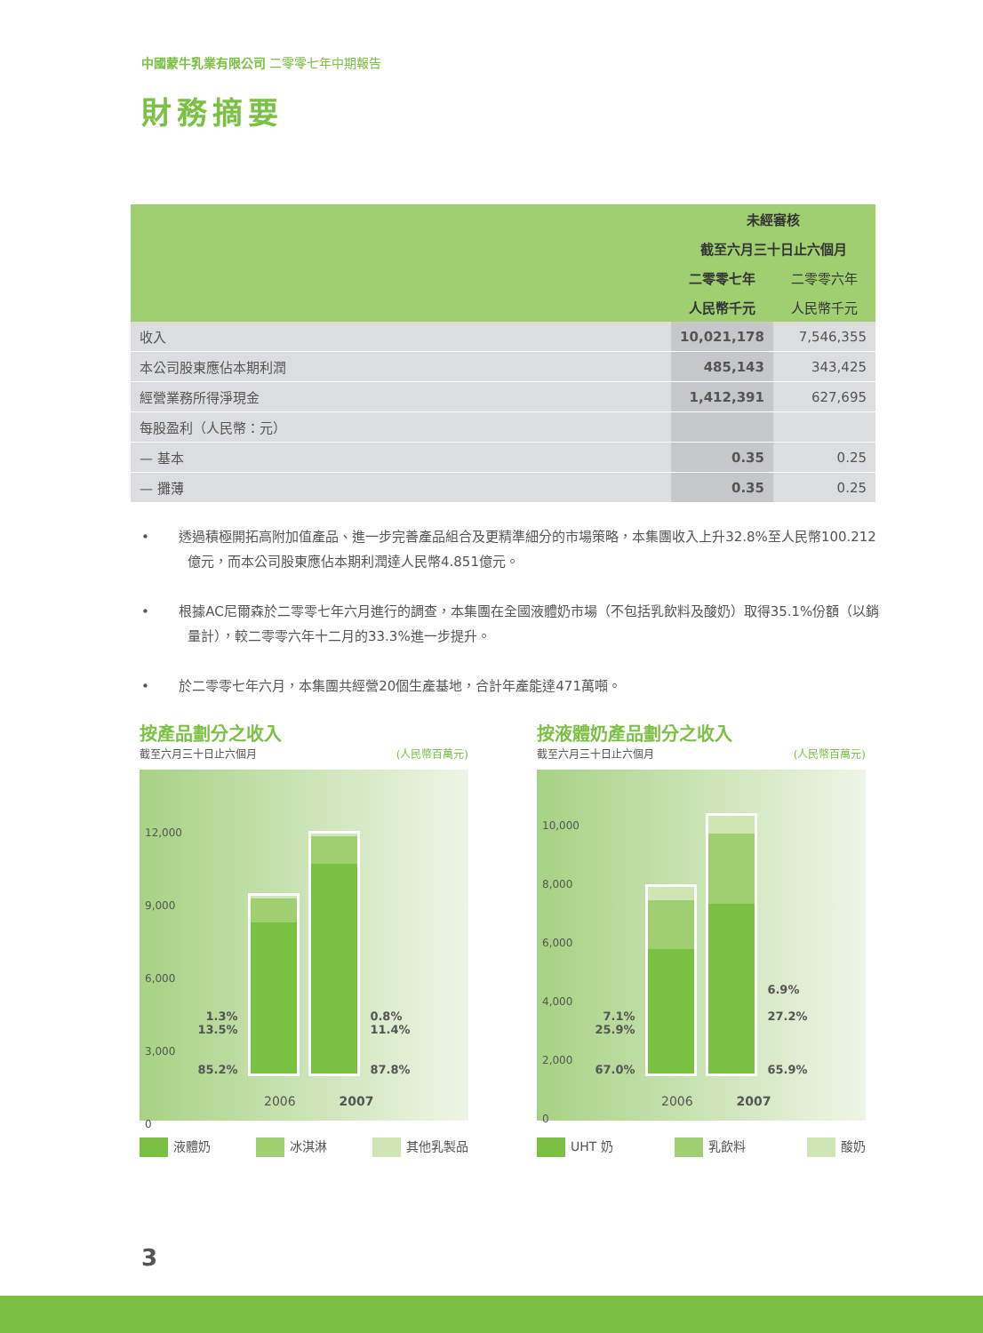中國蒙牛乳業有限公司 二零零七年中期報告
財務摘要
| | 未經審核 | |
| --- | --- | --- |
| | 截至六月三十日止六個月 | |
| | 二零零七年 | 二零零六年 |
| | 人民幣千元 | 人民幣千元 |
| 收入 | 10,021,178 | 7,546,355 |
| 本公司股東應佔本期利潤 | 485,143 | 343,425 |
| 經營業務所得淨現金 | 1,412,391 | 627,695 |
| 每股盈利（人民幣：元） | | |
| — 基本 | 0.35 | 0.25 |
| — 攤薄 | 0.35 | 0.25 |
• 透過積極開拓高附加值產品、進一步完善產品組合及更精準細分的市場策略，本集團收入上升32.8%至人民幣100.212億元，而本公司股東應佔本期利潤達人民幣4.851億元。
• 根據AC尼爾森於二零零七年六月進行的調查，本集團在全國液體奶市場（不包括乳飲料及酸奶）取得35.1%份額（以銷量計），較二零零六年十二月的33.3%進一步提升。
• 於二零零七年六月，本集團共經營20個生產基地，合計年產能達471萬噸。
按產品劃分之收入
截至六月三十日止六個月 (人民幣百萬元)
12,000
9,000
6,000
3,000
0
1.3%
13.5%
85.2%
0.8%
11.4%
87.8%
2006 2007
液體奶 冰淇淋 其他乳製品
按液體奶產品劃分之收入
截至六月三十日止六個月 (人民幣百萬元)
10,000
8,000
6,000
4,000
2,000
0
7.1%
25.9%
67.0%
6.9%
27.2%
65.9%
2006 2007
UHT 奶 乳飲料 酸奶
3